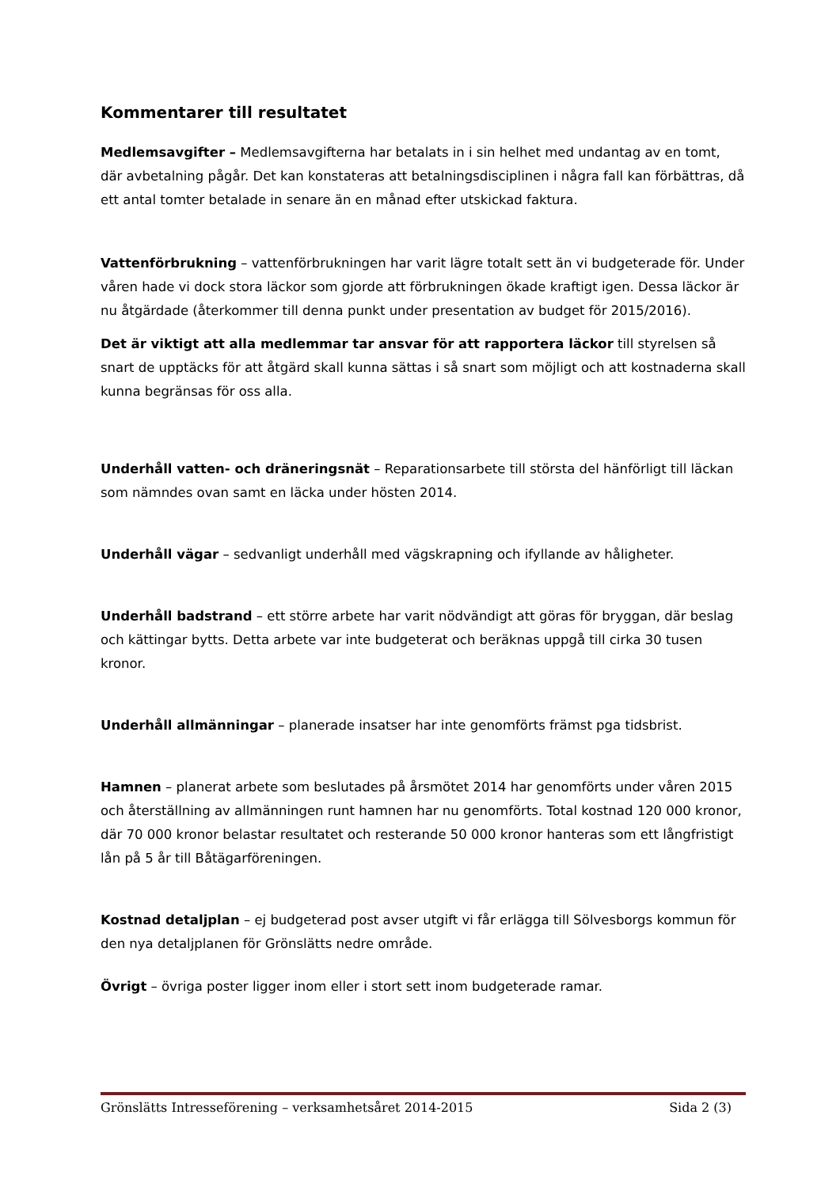Kommentarer till resultatet
Medlemsavgifter – Medlemsavgifterna har betalats in i sin helhet med undantag av en tomt, där avbetalning pågår. Det kan konstateras att betalningsdisciplinen i några fall kan förbättras, då ett antal tomter betalade in senare än en månad efter utskickad faktura.
Vattenförbrukning – vattenförbrukningen har varit lägre totalt sett än vi budgeterade för. Under våren hade vi dock stora läckor som gjorde att förbrukningen ökade kraftigt igen. Dessa läckor är nu åtgärdade (återkommer till denna punkt under presentation av budget för 2015/2016).
Det är viktigt att alla medlemmar tar ansvar för att rapportera läckor till styrelsen så snart de upptäcks för att åtgärd skall kunna sättas i så snart som möjligt och att kostnaderna skall kunna begränsas för oss alla.
Underhåll vatten- och dräneringsnät – Reparationsarbete till största del hänförligt till läckan som nämndes ovan samt en läcka under hösten 2014.
Underhåll vägar – sedvanligt underhåll med vägskrapning och ifyllande av håligheter.
Underhåll badstrand – ett större arbete har varit nödvändigt att göras för bryggan, där beslag och kättingar bytts. Detta arbete var inte budgeterat och beräknas uppgå till cirka 30 tusen kronor.
Underhåll allmänningar – planerade insatser har inte genomförts främst pga tidsbrist.
Hamnen – planerat arbete som beslutades på årsmötet 2014 har genomförts under våren 2015 och återställning av allmänningen runt hamnen har nu genomförts. Total kostnad 120 000 kronor, där 70 000 kronor belastar resultatet och resterande 50 000 kronor hanteras som ett långfristigt lån på 5 år till Båtägarföreningen.
Kostnad detaljplan – ej budgeterad post avser utgift vi får erlägga till Sölvesborgs kommun för den nya detaljplanen för Grönslätts nedre område.
Övrigt – övriga poster ligger inom eller i stort sett inom budgeterade ramar.
Grönslätts Intresseförening – verksamhetsåret 2014-2015 Sida 2 (3)